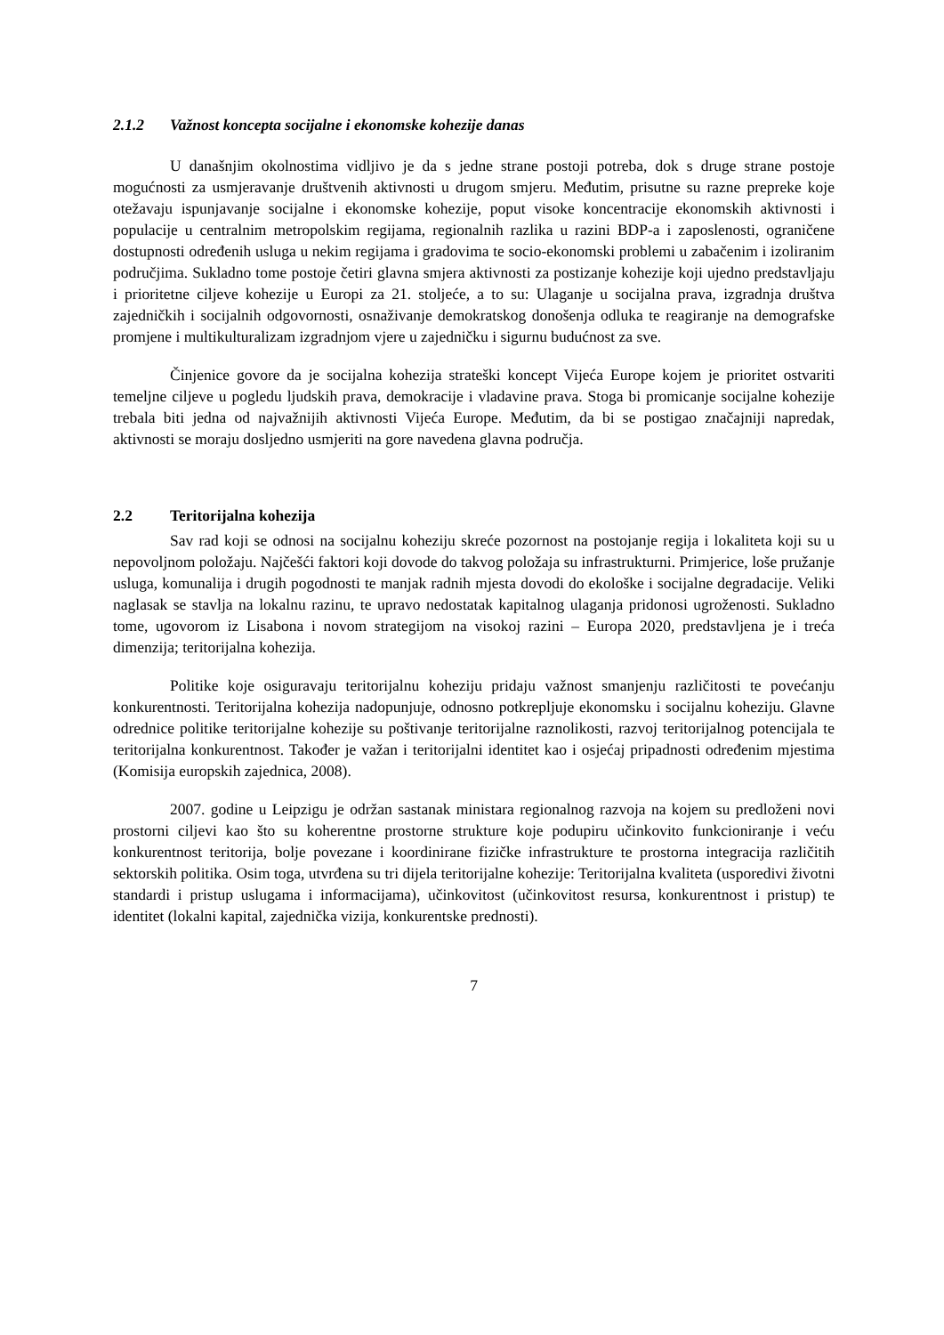2.1.2 Važnost koncepta socijalne i ekonomske kohezije danas
U današnjim okolnostima vidljivo je da s jedne strane postoji potreba, dok s druge strane postoje mogućnosti za usmjeravanje društvenih aktivnosti u drugom smjeru. Međutim, prisutne su razne prepreke koje otežavaju ispunjavanje socijalne i ekonomske kohezije, poput visoke koncentracije ekonomskih aktivnosti i populacije u centralnim metropolskim regijama, regionalnih razlika u razini BDP-a i zaposlenosti, ograničene dostupnosti određenih usluga u nekim regijama i gradovima te socio-ekonomski problemi u zabačenim i izoliranim područjima. Sukladno tome postoje četiri glavna smjera aktivnosti za postizanje kohezije koji ujedno predstavljaju i prioritetne ciljeve kohezije u Europi za 21. stoljeće, a to su: Ulaganje u socijalna prava, izgradnja društva zajedničkih i socijalnih odgovornosti, osnaživanje demokratskog donošenja odluka te reagiranje na demografske promjene i multikulturalizam izgradnjom vjere u zajedničku i sigurnu budućnost za sve.
Činjenice govore da je socijalna kohezija strateški koncept Vijeća Europe kojem je prioritet ostvariti temeljne ciljeve u pogledu ljudskih prava, demokracije i vladavine prava. Stoga bi promicanje socijalne kohezije trebala biti jedna od najvažnijih aktivnosti Vijeća Europe. Međutim, da bi se postigao značajniji napredak, aktivnosti se moraju dosljedno usmjeriti na gore navedena glavna područja.
2.2 Teritorijalna kohezija
Sav rad koji se odnosi na socijalnu koheziju skreće pozornost na postojanje regija i lokaliteta koji su u nepovoljnom položaju. Najčešći faktori koji dovode do takvog položaja su infrastrukturni. Primjerice, loše pružanje usluga, komunalija i drugih pogodnosti te manjak radnih mjesta dovodi do ekološke i socijalne degradacije. Veliki naglasak se stavlja na lokalnu razinu, te upravo nedostatak kapitalnog ulaganja pridonosi ugroženosti. Sukladno tome, ugovorom iz Lisabona i novom strategijom na visokoj razini – Europa 2020, predstavljena je i treća dimenzija; teritorijalna kohezija.
Politike koje osiguravaju teritorijalnu koheziju pridaju važnost smanjenju različitosti te povećanju konkurentnosti. Teritorijalna kohezija nadopunjuje, odnosno potkrepljuje ekonomsku i socijalnu koheziju. Glavne odrednice politike teritorijalne kohezije su poštivanje teritorijalne raznolikosti, razvoj teritorijalnog potencijala te teritorijalna konkurentnost. Također je važan i teritorijalni identitet kao i osjećaj pripadnosti određenim mjestima (Komisija europskih zajednica, 2008).
2007. godine u Leipzigu je održan sastanak ministara regionalnog razvoja na kojem su predloženi novi prostorni ciljevi kao što su koherentne prostorne strukture koje podupiru učinkovito funkcioniranje i veću konkurentnost teritorija, bolje povezane i koordinirane fizičke infrastrukture te prostorna integracija različitih sektorskih politika. Osim toga, utvrđena su tri dijela teritorijalne kohezije: Teritorijalna kvaliteta (usporedivi životni standardi i pristup uslugama i informacijama), učinkovitost (učinkovitost resursa, konkurentnost i pristup) te identitet (lokalni kapital, zajednička vizija, konkurentske prednosti).
7